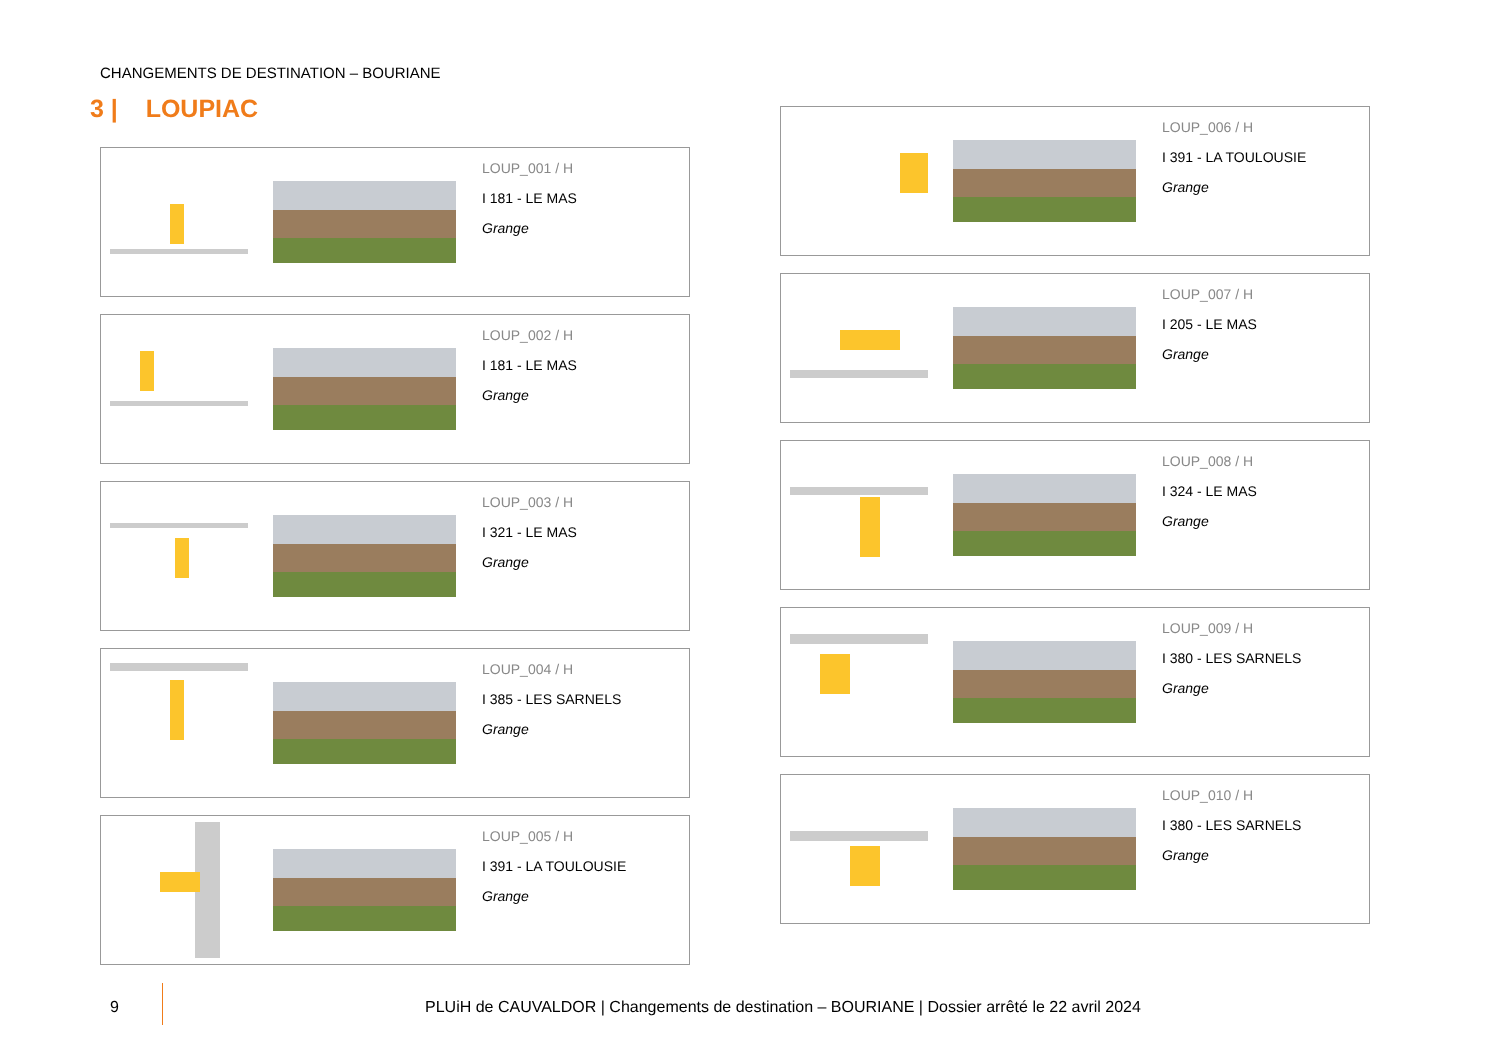CHANGEMENTS DE DESTINATION – BOURIANE
3 | LOUPIAC
LOUP_001 / H
I 181 - LE MAS
Grange
LOUP_002 / H
I 181 - LE MAS
Grange
LOUP_003 / H
I 321 - LE MAS
Grange
LOUP_004 / H
I 385 - LES SARNELS
Grange
LOUP_005 / H
I 391 - LA TOULOUSIE
Grange
LOUP_006 / H
I 391 - LA TOULOUSIE
Grange
LOUP_007 / H
I 205 - LE MAS
Grange
LOUP_008 / H
I 324 - LE MAS
Grange
LOUP_009 / H
I 380 - LES SARNELS
Grange
LOUP_010 / H
I 380 - LES SARNELS
Grange
9 PLUiH de CAUVALDOR | Changements de destination – BOURIANE | Dossier arrêté le 22 avril 2024